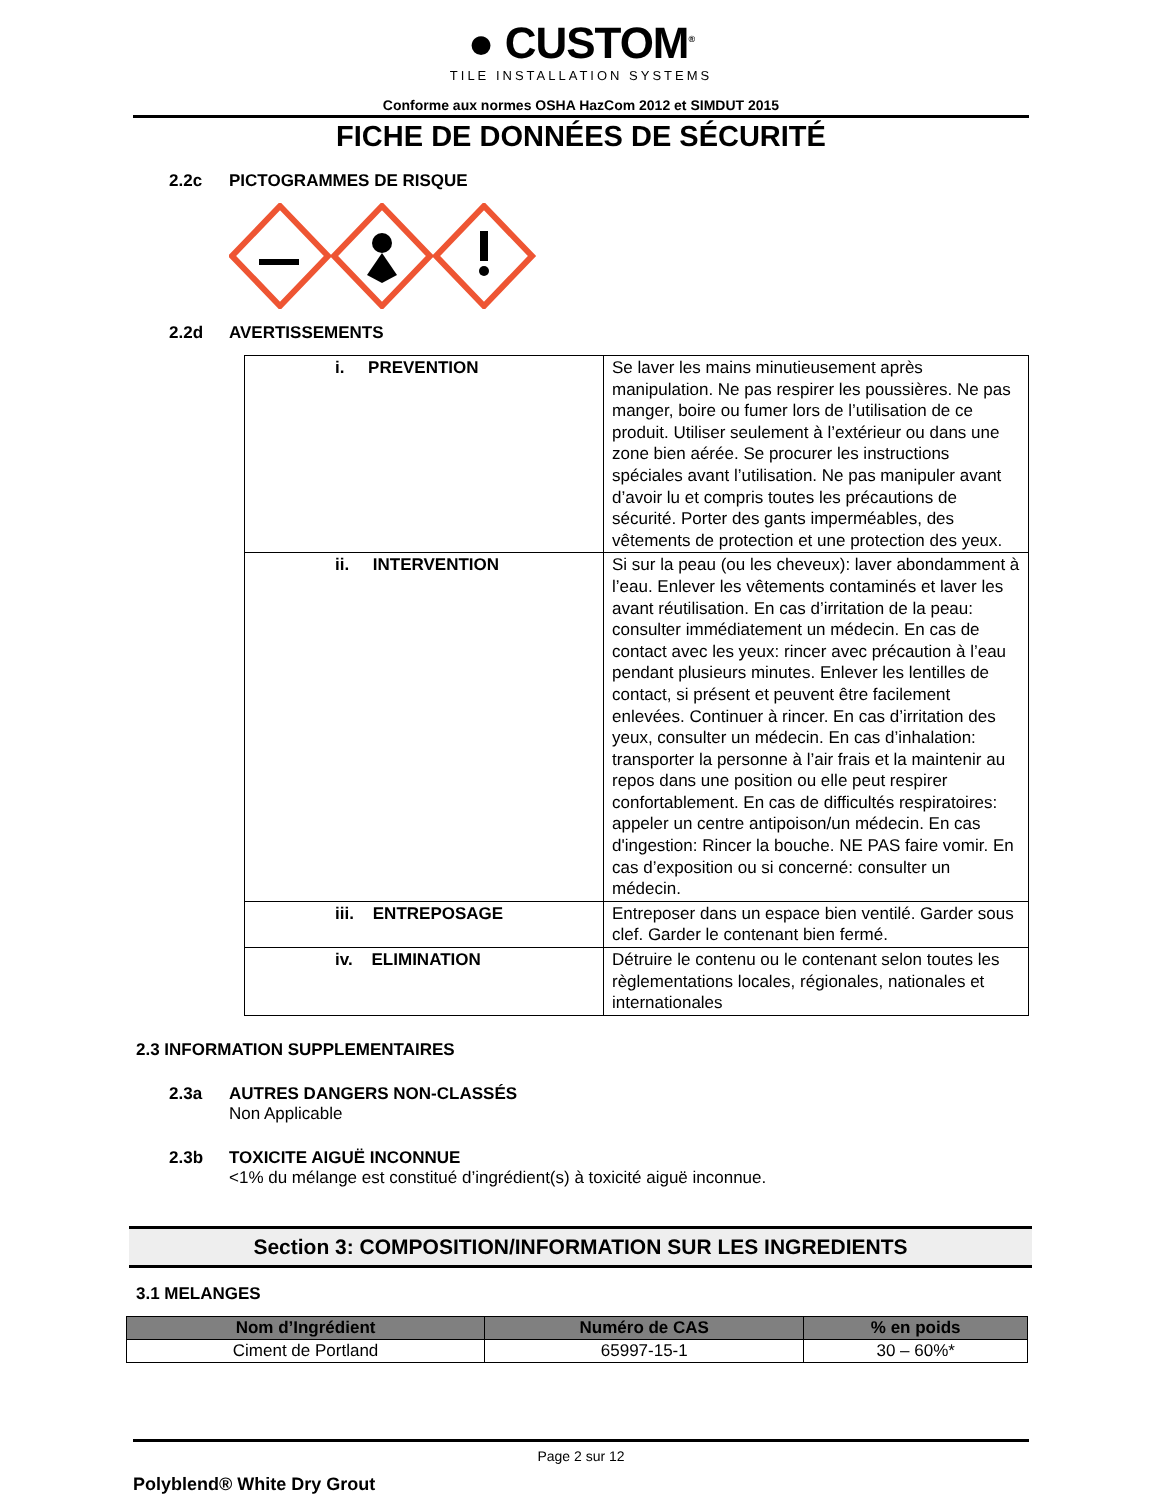● CUSTOM<sup>®</sup>
TILE INSTALLATION SYSTEMS
Conforme aux normes OSHA HazCom 2012 et SIMDUT 2015
FICHE DE DONNÉES DE SÉCURITÉ
2.2c PICTOGRAMMES DE RISQUE
2.2d AVERTISSEMENTS
| i. PREVENTION | Se laver les mains minutieusement après manipulation. Ne pas respirer les poussières. Ne pas manger, boire ou fumer lors de l’utilisation de ce produit. Utiliser seulement à l’extérieur ou dans une zone bien aérée. Se procurer les instructions spéciales avant l’utilisation. Ne pas manipuler avant d’avoir lu et compris toutes les précautions de sécurité. Porter des gants imperméables, des vêtements de protection et une protection des yeux. |
| ii. INTERVENTION | Si sur la peau (ou les cheveux): laver abondamment à l’eau. Enlever les vêtements contaminés et laver les avant réutilisation. En cas d’irritation de la peau: consulter immédiatement un médecin. En cas de contact avec les yeux: rincer avec précaution à l’eau pendant plusieurs minutes. Enlever les lentilles de contact, si présent et peuvent être facilement enlevées. Continuer à rincer. En cas d’irritation des yeux, consulter un médecin. En cas d’inhalation: transporter la personne à l’air frais et la maintenir au repos dans une position ou elle peut respirer confortablement. En cas de difficultés respiratoires: appeler un centre antipoison/un médecin. En cas d'ingestion: Rincer la bouche. NE PAS faire vomir. En cas d’exposition ou si concerné: consulter un médecin. |
| iii. ENTREPOSAGE | Entreposer dans un espace bien ventilé. Garder sous clef. Garder le contenant bien fermé. |
| iv. ELIMINATION | Détruire le contenu ou le contenant selon toutes les règlementations locales, régionales, nationales et internationales |
2.3 INFORMATION SUPPLEMENTAIRES
2.3a AUTRES DANGERS NON-CLASSÉS
Non Applicable
2.3b TOXICITE AIGUË INCONNUE
<1% du mélange est constitué d’ingrédient(s) à toxicité aiguë inconnue.
Section 3: COMPOSITION/INFORMATION SUR LES INGREDIENTS
3.1 MELANGES
| Nom d’Ingrédient | Numéro de CAS | % en poids |
| --- | --- | --- |
| Ciment de Portland | 65997-15-1 | 30 – 60%* |
Page 2 sur 12
Polyblend® White Dry Grout